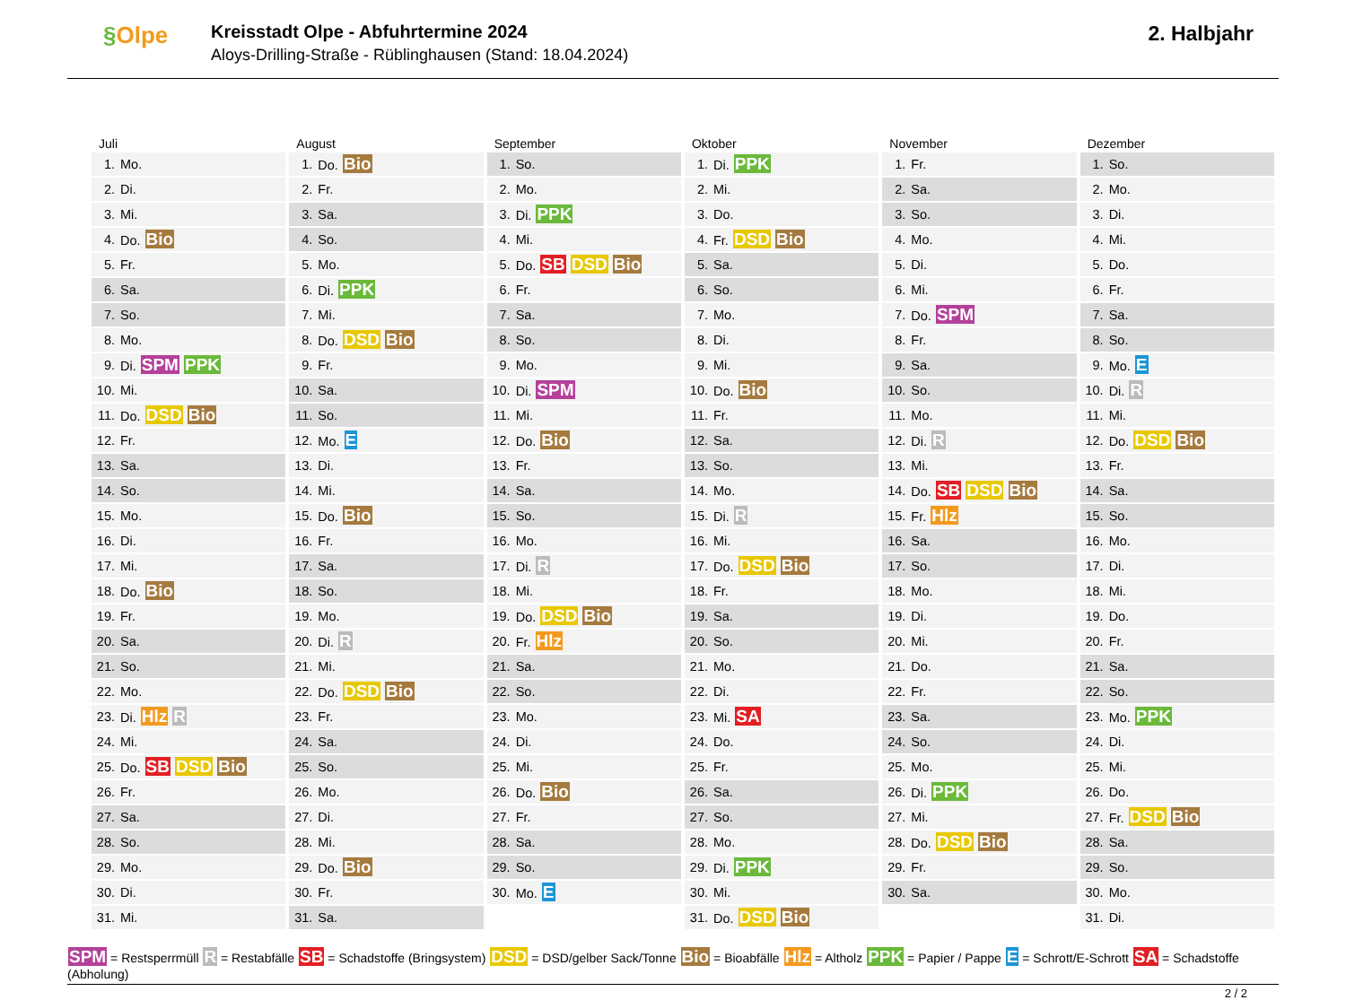§Olpe
Kreisstadt Olpe - Abfuhrtermine 2024
Aloys-Drilling-Straße - Rüblinghausen (Stand: 18.04.2024)
2. Halbjahr
Juli
| 1. | Mo. |
| 2. | Di. |
| 3. | Mi. |
| 4. | Do. Bio |
| 5. | Fr. |
| 6. | Sa. |
| 7. | So. |
| 8. | Mo. |
| 9. | Di. SPM PPK |
| 10. | Mi. |
| 11. | Do. DSD Bio |
| 12. | Fr. |
| 13. | Sa. |
| 14. | So. |
| 15. | Mo. |
| 16. | Di. |
| 17. | Mi. |
| 18. | Do. Bio |
| 19. | Fr. |
| 20. | Sa. |
| 21. | So. |
| 22. | Mo. |
| 23. | Di. Hlz R |
| 24. | Mi. |
| 25. | Do. SB DSD Bio |
| 26. | Fr. |
| 27. | Sa. |
| 28. | So. |
| 29. | Mo. |
| 30. | Di. |
| 31. | Mi. |
August
| 1. | Do. Bio |
| 2. | Fr. |
| 3. | Sa. |
| 4. | So. |
| 5. | Mo. |
| 6. | Di. PPK |
| 7. | Mi. |
| 8. | Do. DSD Bio |
| 9. | Fr. |
| 10. | Sa. |
| 11. | So. |
| 12. | Mo. E |
| 13. | Di. |
| 14. | Mi. |
| 15. | Do. Bio |
| 16. | Fr. |
| 17. | Sa. |
| 18. | So. |
| 19. | Mo. |
| 20. | Di. R |
| 21. | Mi. |
| 22. | Do. DSD Bio |
| 23. | Fr. |
| 24. | Sa. |
| 25. | So. |
| 26. | Mo. |
| 27. | Di. |
| 28. | Mi. |
| 29. | Do. Bio |
| 30. | Fr. |
| 31. | Sa. |
September
| 1. | So. |
| 2. | Mo. |
| 3. | Di. PPK |
| 4. | Mi. |
| 5. | Do. SB DSD Bio |
| 6. | Fr. |
| 7. | Sa. |
| 8. | So. |
| 9. | Mo. |
| 10. | Di. SPM |
| 11. | Mi. |
| 12. | Do. Bio |
| 13. | Fr. |
| 14. | Sa. |
| 15. | So. |
| 16. | Mo. |
| 17. | Di. R |
| 18. | Mi. |
| 19. | Do. DSD Bio |
| 20. | Fr. Hlz |
| 21. | Sa. |
| 22. | So. |
| 23. | Mo. |
| 24. | Di. |
| 25. | Mi. |
| 26. | Do. Bio |
| 27. | Fr. |
| 28. | Sa. |
| 29. | So. |
| 30. | Mo. E |
Oktober
| 1. | Di. PPK |
| 2. | Mi. |
| 3. | Do. |
| 4. | Fr. DSD Bio |
| 5. | Sa. |
| 6. | So. |
| 7. | Mo. |
| 8. | Di. |
| 9. | Mi. |
| 10. | Do. Bio |
| 11. | Fr. |
| 12. | Sa. |
| 13. | So. |
| 14. | Mo. |
| 15. | Di. R |
| 16. | Mi. |
| 17. | Do. DSD Bio |
| 18. | Fr. |
| 19. | Sa. |
| 20. | So. |
| 21. | Mo. |
| 22. | Di. |
| 23. | Mi. SA |
| 24. | Do. |
| 25. | Fr. |
| 26. | Sa. |
| 27. | So. |
| 28. | Mo. |
| 29. | Di. PPK |
| 30. | Mi. |
| 31. | Do. DSD Bio |
November
| 1. | Fr. |
| 2. | Sa. |
| 3. | So. |
| 4. | Mo. |
| 5. | Di. |
| 6. | Mi. |
| 7. | Do. SPM |
| 8. | Fr. |
| 9. | Sa. |
| 10. | So. |
| 11. | Mo. |
| 12. | Di. R |
| 13. | Mi. |
| 14. | Do. SB DSD Bio |
| 15. | Fr. Hlz |
| 16. | Sa. |
| 17. | So. |
| 18. | Mo. |
| 19. | Di. |
| 20. | Mi. |
| 21. | Do. |
| 22. | Fr. |
| 23. | Sa. |
| 24. | So. |
| 25. | Mo. |
| 26. | Di. PPK |
| 27. | Mi. |
| 28. | Do. DSD Bio |
| 29. | Fr. |
| 30. | Sa. |
Dezember
| 1. | So. |
| 2. | Mo. |
| 3. | Di. |
| 4. | Mi. |
| 5. | Do. |
| 6. | Fr. |
| 7. | Sa. |
| 8. | So. |
| 9. | Mo. E |
| 10. | Di. R |
| 11. | Mi. |
| 12. | Do. DSD Bio |
| 13. | Fr. |
| 14. | Sa. |
| 15. | So. |
| 16. | Mo. |
| 17. | Di. |
| 18. | Mi. |
| 19. | Do. |
| 20. | Fr. |
| 21. | Sa. |
| 22. | So. |
| 23. | Mo. PPK |
| 24. | Di. |
| 25. | Mi. |
| 26. | Do. |
| 27. | Fr. DSD Bio |
| 28. | Sa. |
| 29. | So. |
| 30. | Mo. |
| 31. | Di. |
SPM = Restsperrmüll R = Restabfälle SB = Schadstoffe (Bringsystem) DSD = DSD/gelber Sack/Tonne Bio = Bioabfälle Hlz = Altholz PPK = Papier / Pappe E = Schrott/E-Schrott SA = Schadstoffe (Abholung)
2 / 2